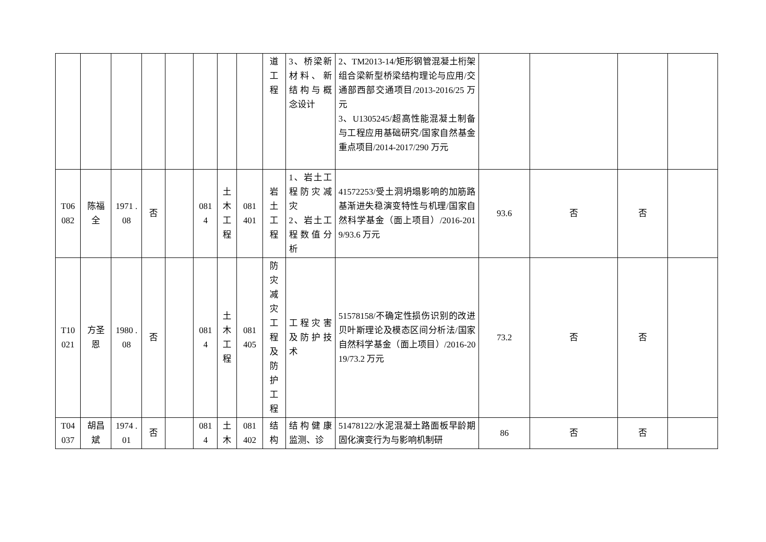| | | | | | | | | 道 工 程 | 3、桥梁新材料、新结构与概念设计 | 2、TM2013-14/矩形钢管混凝土桁架组合梁新型桥梁结构理论与应用/交通部西部交通项目/2013-2016/25 万元 3、U1305245/超高性能混凝土制备与工程应用基础研究/国家自然基金重点项目/2014-2017/290 万元 | | | | |
| T06 082 | 陈福全 | 1971 .08 | 否 | | 081 4 | 土 木 工 程 | 081 401 | 岩 土 工 程 | 1、岩土工程防灾减灾 2、岩土工程数值分析 | 41572253/受土洞坍塌影响的加筋路基渐进失稳演变特性与机理/国家自然科学基金（面上项目）/2016-2019/93.6 万元 | 93.6 | 否 | 否 | |
| T10 021 | 方圣恩 | 1980 .08 | 否 | | 081 4 | 土 木 工 程 | 081 405 | 防 灾 减 灾 工 程 及 防 护 工 程 | 工程灾害及防护技术 | 51578158/不确定性损伤识别的改进贝叶斯理论及模态区间分析法/国家自然科学基金（面上项目）/2016-2019/73.2 万元 | 73.2 | 否 | 否 | |
| T04 037 | 胡昌斌 | 1974 .01 | 否 | | 081 4 | 土 木 | 081 402 | 结 构 | 结构健康监测、诊 | 51478122/水泥混凝土路面板早龄期固化演变行为与影响机制研 | 86 | 否 | 否 | |